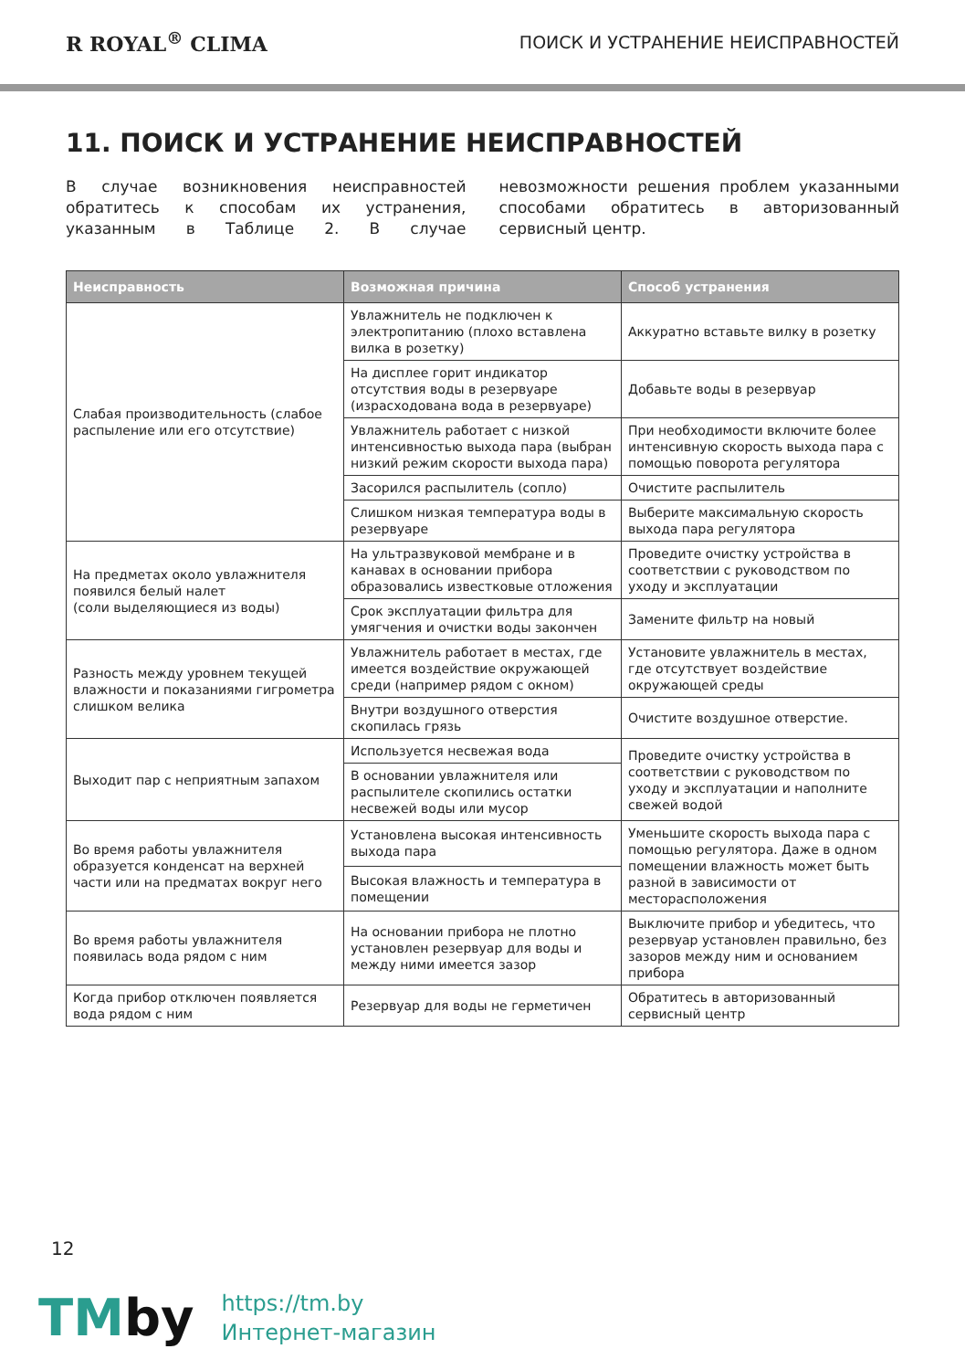R ROYAL<sup>®</sup> CLIMA
ПОИСК И УСТРАНЕНИЕ НЕИСПРАВНОСТЕЙ
11. ПОИСК И УСТРАНЕНИЕ НЕИСПРАВНОСТЕЙ
В случае возникновения неисправностей обратитесь к способам их устранения, указанным в Таблице 2. В случае невозможности решения проблем указанными способами обратитесь в авторизованный сервисный центр.
| Неисправность | Возможная причина | Способ устранения |
| --- | --- | --- |
| Слабая производительность (слабое распыление или его отсутствие) | Увлажнитель не подключен к электропитанию (плохо вставлена вилка в розетку) | Аккуратно вставьте вилку в розетку |
| | На дисплее горит индикатор отсутствия воды в резервуаре (израсходована вода в резервуаре) | Добавьте воды в резервуар |
| | Увлажнитель работает с низкой интенсивностью выхода пара (выбран низкий режим скорости выхода пара) | При необходимости включите более интенсивную скорость выхода пара с помощью поворота регулятора |
| | Засорился распылитель (сопло) | Очистите распылитель |
| | Слишком низкая температура воды в резервуаре | Выберите максимальную скорость выхода пара регулятора |
| На предметах около увлажнителя появился белый налет (соли выделяющиеся из воды) | На ультразвуковой мембране и в канавах в основании прибора образовались известковые отложения | Проведите очистку устройства в соответствии с руководством по уходу и эксплуатации |
| | Срок эксплуатации фильтра для умягчения и очистки воды закончен | Замените фильтр на новый |
| Разность между уровнем текущей влажности и показаниями гигрометра слишком велика | Увлажнитель работает в местах, где имеется воздействие окружающей среди (например рядом с окном) | Установите увлажнитель в местах, где отсутствует воздействие окружающей среды |
| | Внутри воздушного отверстия скопилась грязь | Очистите воздушное отверстие. |
| Выходит пар с неприятным запахом | Используется несвежая вода | Проведите очистку устройства в соответствии с руководством по уходу и эксплуатации и наполните свежей водой |
| | В основании увлажнителя или распылителе скопились остатки несвежей воды или мусор | |
| Во время работы увлажнителя образуется конденсат на верхней части или на предматах вокруг него | Установлена высокая интенсивность выхода пара | Уменьшите скорость выхода пара с помощью регулятора. Даже в одном помещении влажность может быть разной в зависимости от месторасположения |
| | Высокая влажность и температура в помещении | |
| Во время работы увлажнителя появилась вода рядом с ним | На основании прибора не плотно установлен резервуар для воды и между ними имеется зазор | Выключите прибор и убедитесь, что резервуар установлен правильно, без зазоров между ним и основанием прибора |
| Когда прибор отключен появляется вода рядом с ним | Резервуар для воды не герметичен | Обратитесь в авторизованный сервисный центр |
12
TMby
https://tm.by
Интернет-магазин